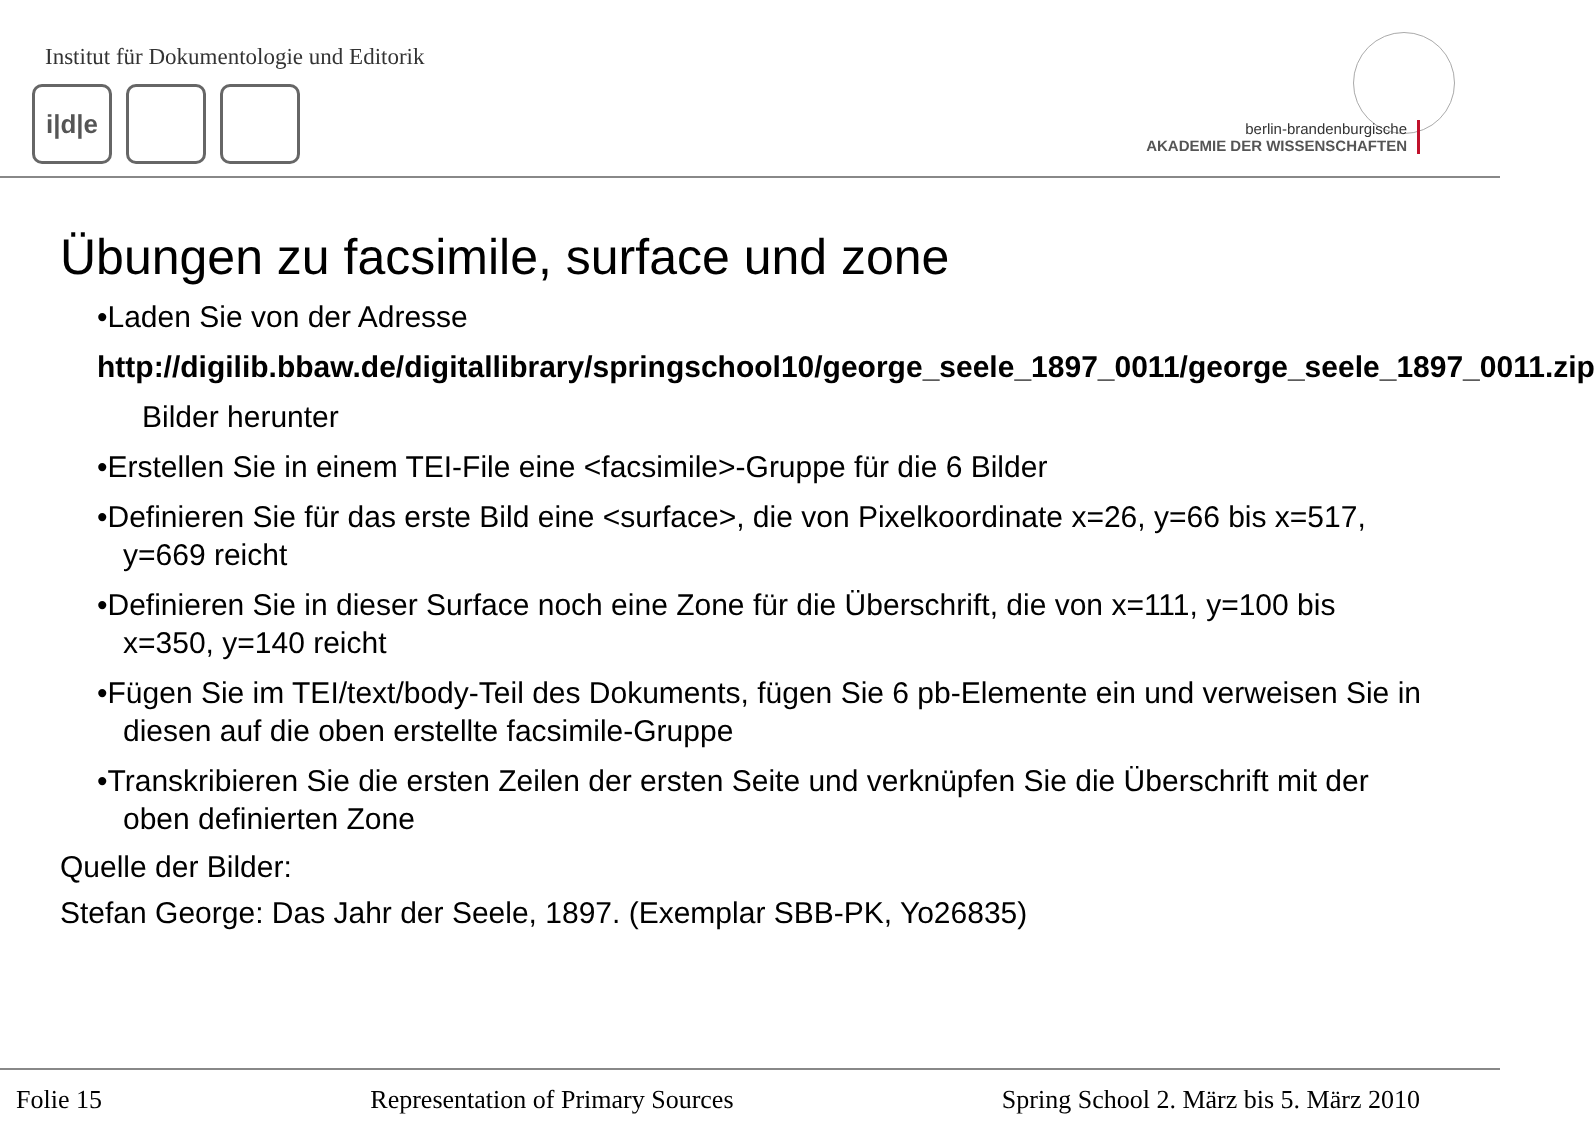Institut für Dokumentologie und Editorik
i|d|e
berlin-brandenburgische
AKADEMIE DER WISSENSCHAFTEN
Übungen zu facsimile, surface und zone
•Laden Sie von der Adresse
http://digilib.bbaw.de/digitallibrary/springschool10/george_seele_1897_0011/george_seele_1897_0011.zip
Bilder herunter
•Erstellen Sie in einem TEI-File eine <facsimile>-Gruppe für die 6 Bilder
•Definieren Sie für das erste Bild eine <surface>, die von Pixelkoordinate x=26, y=66 bis x=517, y=669 reicht
•Definieren Sie in dieser Surface noch eine Zone für die Überschrift, die von x=111, y=100 bis x=350, y=140 reicht
•Fügen Sie im TEI/text/body-Teil des Dokuments, fügen Sie 6 pb-Elemente ein und verweisen Sie in diesen auf die oben erstellte facsimile-Gruppe
•Transkribieren Sie die ersten Zeilen der ersten Seite und verknüpfen Sie die Überschrift mit der oben definierten Zone
Quelle der Bilder:
Stefan George: Das Jahr der Seele, 1897. (Exemplar SBB-PK, Yo26835)
Folie 15 Representation of Primary Sources Spring School 2. März bis 5. März 2010